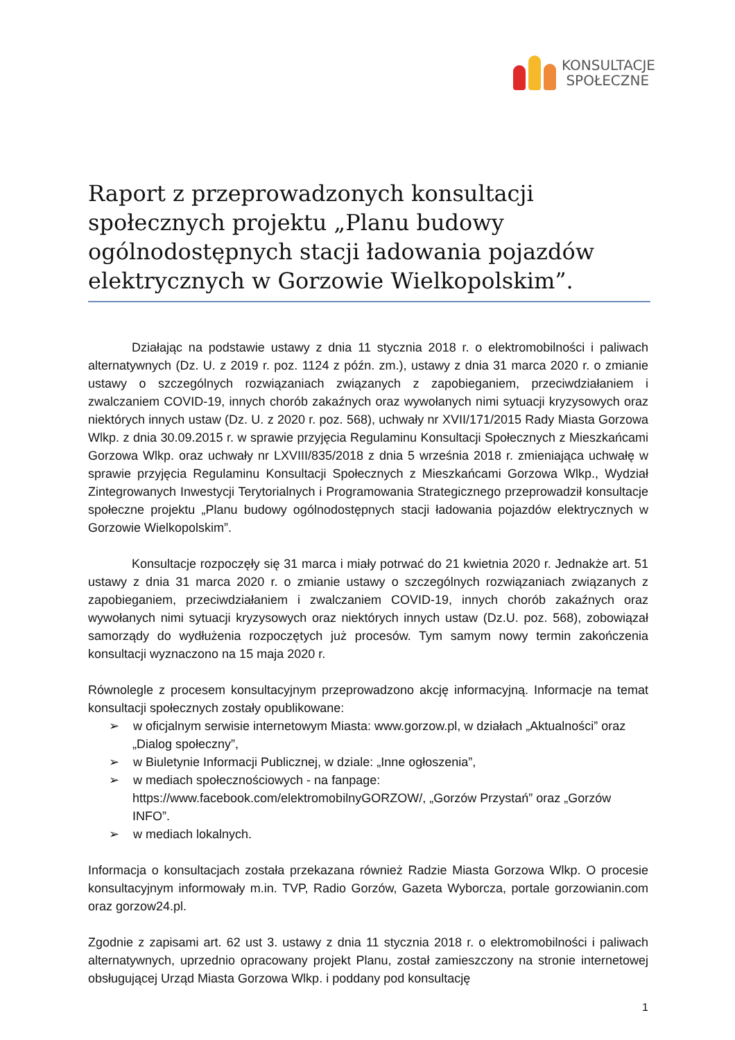KONSULTACJE
SPOŁECZNE
Raport z przeprowadzonych konsultacji społecznych projektu „Planu budowy ogólnodostępnych stacji ładowania pojazdów elektrycznych w Gorzowie Wielkopolskim”.
Działając na podstawie ustawy z dnia 11 stycznia 2018 r. o elektromobilności i paliwach alternatywnych (Dz. U. z 2019 r. poz. 1124 z późn. zm.), ustawy z dnia 31 marca 2020 r. o zmianie ustawy o szczególnych rozwiązaniach związanych z zapobieganiem, przeciwdziałaniem i zwalczaniem COVID-19, innych chorób zakaźnych oraz wywołanych nimi sytuacji kryzysowych oraz niektórych innych ustaw (Dz. U. z 2020 r. poz. 568), uchwały nr XVII/171/2015 Rady Miasta Gorzowa Wlkp. z dnia 30.09.2015 r. w sprawie przyjęcia Regulaminu Konsultacji Społecznych z Mieszkańcami Gorzowa Wlkp. oraz uchwały nr LXVIII/835/2018 z dnia 5 września 2018 r. zmieniająca uchwałę w sprawie przyjęcia Regulaminu Konsultacji Społecznych z Mieszkańcami Gorzowa Wlkp., Wydział Zintegrowanych Inwestycji Terytorialnych i Programowania Strategicznego przeprowadził konsultacje społeczne projektu „Planu budowy ogólnodostępnych stacji ładowania pojazdów elektrycznych w Gorzowie Wielkopolskim”.
Konsultacje rozpoczęły się 31 marca i miały potrwać do 21 kwietnia 2020 r. Jednakże art. 51 ustawy z dnia 31 marca 2020 r. o zmianie ustawy o szczególnych rozwiązaniach związanych z zapobieganiem, przeciwdziałaniem i zwalczaniem COVID-19, innych chorób zakaźnych oraz wywołanych nimi sytuacji kryzysowych oraz niektórych innych ustaw (Dz.U. poz. 568), zobowiązał samorządy do wydłużenia rozpoczętych już procesów. Tym samym nowy termin zakończenia konsultacji wyznaczono na 15 maja 2020 r.
Równolegle z procesem konsultacyjnym przeprowadzono akcję informacyjną. Informacje na temat konsultacji społecznych zostały opublikowane:
➢ w oficjalnym serwisie internetowym Miasta: www.gorzow.pl, w działach „Aktualności” oraz „Dialog społeczny”,
➢ w Biuletynie Informacji Publicznej, w dziale: „Inne ogłoszenia”,
➢ w mediach społecznościowych - na fanpage: https://www.facebook.com/elektromobilnyGORZOW/, „Gorzów Przystań” oraz „Gorzów INFO”.
➢ w mediach lokalnych.
Informacja o konsultacjach została przekazana również Radzie Miasta Gorzowa Wlkp. O procesie konsultacyjnym informowały m.in. TVP, Radio Gorzów, Gazeta Wyborcza, portale gorzowianin.com oraz gorzow24.pl.
Zgodnie z zapisami art. 62 ust 3. ustawy z dnia 11 stycznia 2018 r. o elektromobilności i paliwach alternatywnych, uprzednio opracowany projekt Planu, został zamieszczony na stronie internetowej obsługującej Urząd Miasta Gorzowa Wlkp. i poddany pod konsultację
1